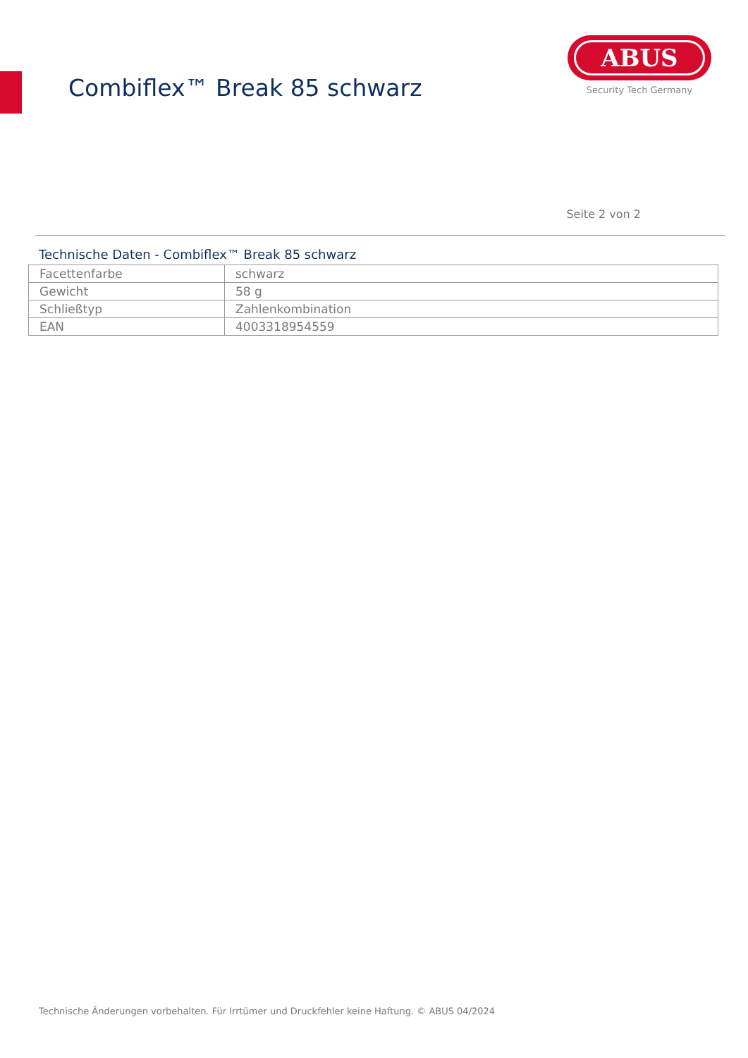Combiflex™ Break 85 schwarz
ABUS
Security Tech Germany
Seite 2 von 2
Technische Daten - Combiflex™ Break 85 schwarz
| Facettenfarbe | schwarz |
| Gewicht | 58 g |
| Schließtyp | Zahlenkombination |
| EAN | 4003318954559 |
Technische Änderungen vorbehalten. Für Irrtümer und Druckfehler keine Haftung. © ABUS 04/2024